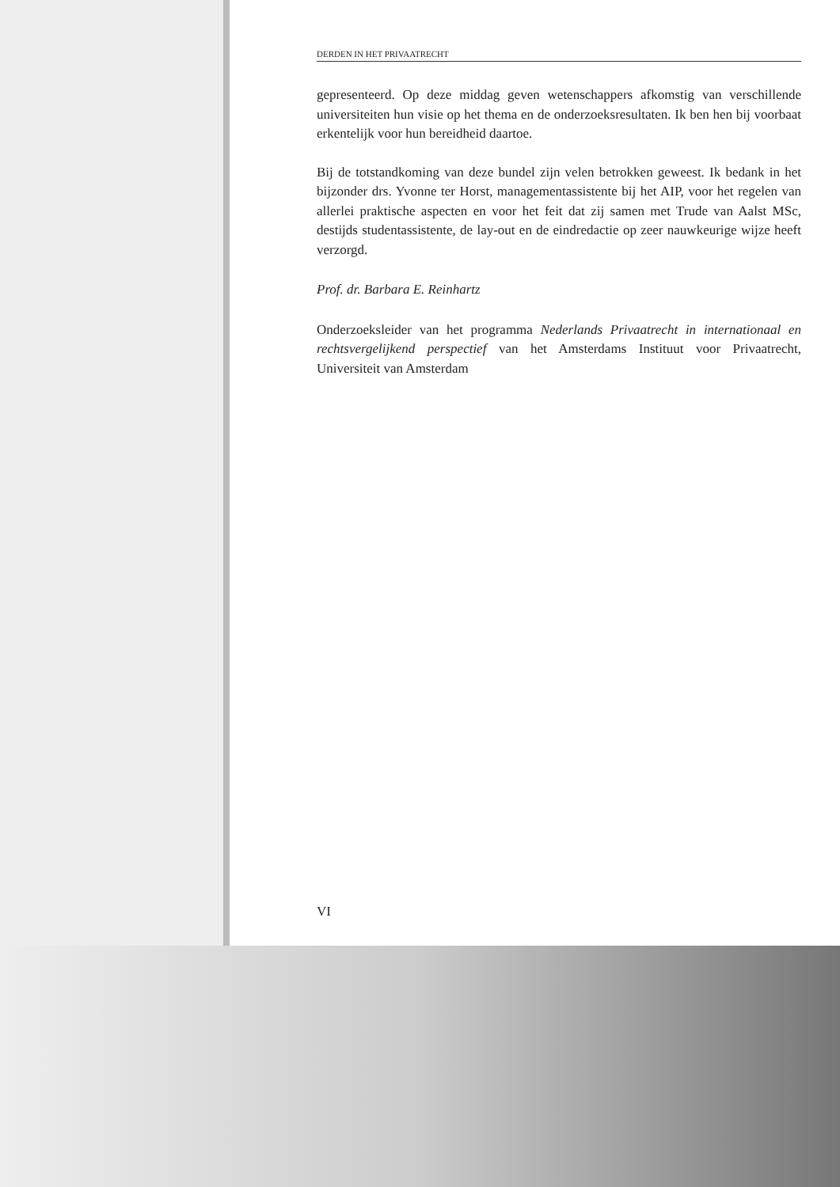DERDEN IN HET PRIVAATRECHT
gepresenteerd. Op deze middag geven wetenschappers afkomstig van verschillende universiteiten hun visie op het thema en de onderzoeksresultaten. Ik ben hen bij voorbaat erkentelijk voor hun bereidheid daartoe.
Bij de totstandkoming van deze bundel zijn velen betrokken geweest. Ik bedank in het bijzonder drs. Yvonne ter Horst, managementassistente bij het AIP, voor het regelen van allerlei praktische aspecten en voor het feit dat zij samen met Trude van Aalst MSc, destijds studentassistente, de lay-out en de eindredactie op zeer nauwkeurige wijze heeft verzorgd.
Prof. dr. Barbara E. Reinhartz
Onderzoeksleider van het programma Nederlands Privaatrecht in internationaal en rechtsvergelijkend perspectief van het Amsterdams Instituut voor Privaatrecht, Universiteit van Amsterdam
VI